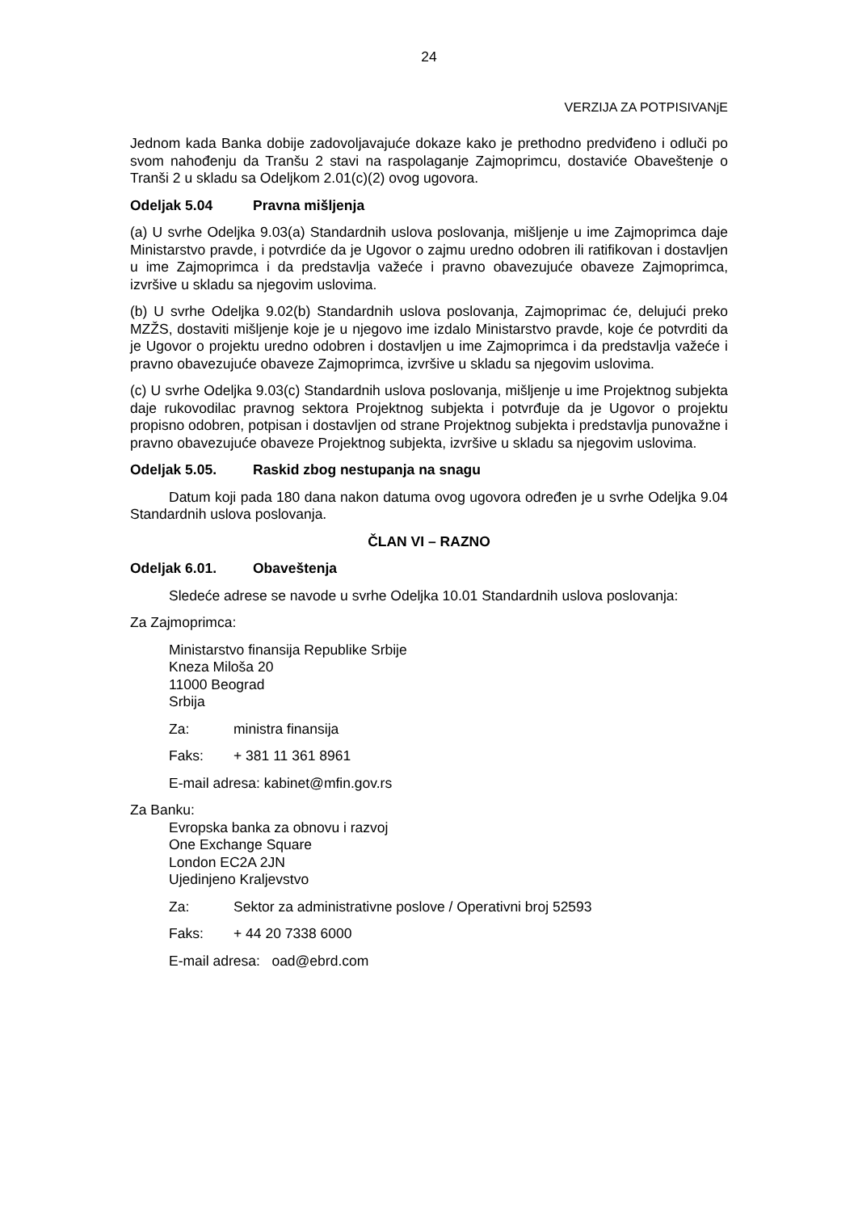24
VERZIJA ZA POTPISIVANjE
Jednom kada Banka dobije zadovoljavajuće dokaze kako je prethodno predviđeno i odluči po svom nahođenju da Tranšu 2 stavi na raspolaganje Zajmoprimcu, dostaviće Obaveštenje o Tranši 2 u skladu sa Odeljkom 2.01(c)(2) ovog ugovora.
Odeljak 5.04 Pravna mišljenja
(a) U svrhe Odeljka 9.03(a) Standardnih uslova poslovanja, mišljenje u ime Zajmoprimca daje Ministarstvo pravde, i potvrdiće da je Ugovor o zajmu uredno odobren ili ratifikovan i dostavljen u ime Zajmoprimca i da predstavlja važeće i pravno obavezujuće obaveze Zajmoprimca, izvršive u skladu sa njegovim uslovima.
(b) U svrhe Odeljka 9.02(b) Standardnih uslova poslovanja, Zajmoprimac će, delujući preko MZŽS, dostaviti mišljenje koje je u njegovo ime izdalo Ministarstvo pravde, koje će potvrditi da je Ugovor o projektu uredno odobren i dostavljen u ime Zajmoprimca i da predstavlja važeće i pravno obavezujuće obaveze Zajmoprimca, izvršive u skladu sa njegovim uslovima.
(c) U svrhe Odeljka 9.03(c) Standardnih uslova poslovanja, mišljenje u ime Projektnog subjekta daje rukovodilac pravnog sektora Projektnog subjekta i potvrđuje da je Ugovor o projektu propisno odobren, potpisan i dostavljen od strane Projektnog subjekta i predstavlja punovažne i pravno obavezujuće obaveze Projektnog subjekta, izvršive u skladu sa njegovim uslovima.
Odeljak 5.05. Raskid zbog nestupanja na snagu
Datum koji pada 180 dana nakon datuma ovog ugovora određen je u svrhe Odeljka 9.04 Standardnih uslova poslovanja.
ČLAN VI – RAZNO
Odeljak 6.01. Obaveštenja
Sledeće adrese se navode u svrhe Odeljka 10.01 Standardnih uslova poslovanja:
Za Zajmoprimca:
Ministarstvo finansija Republike Srbije
Kneza Miloša 20
11000 Beograd
Srbija
Za: ministra finansija
Faks: + 381 11 361 8961
E-mail adresa: kabinet@mfin.gov.rs
Za Banku:
Evropska banka za obnovu i razvoj
One Exchange Square
London EC2A 2JN
Ujedinjeno Kraljevstvo
Za: Sektor za administrativne poslove / Operativni broj 52593
Faks: + 44 20 7338 6000
E-mail adresa: oad@ebrd.com